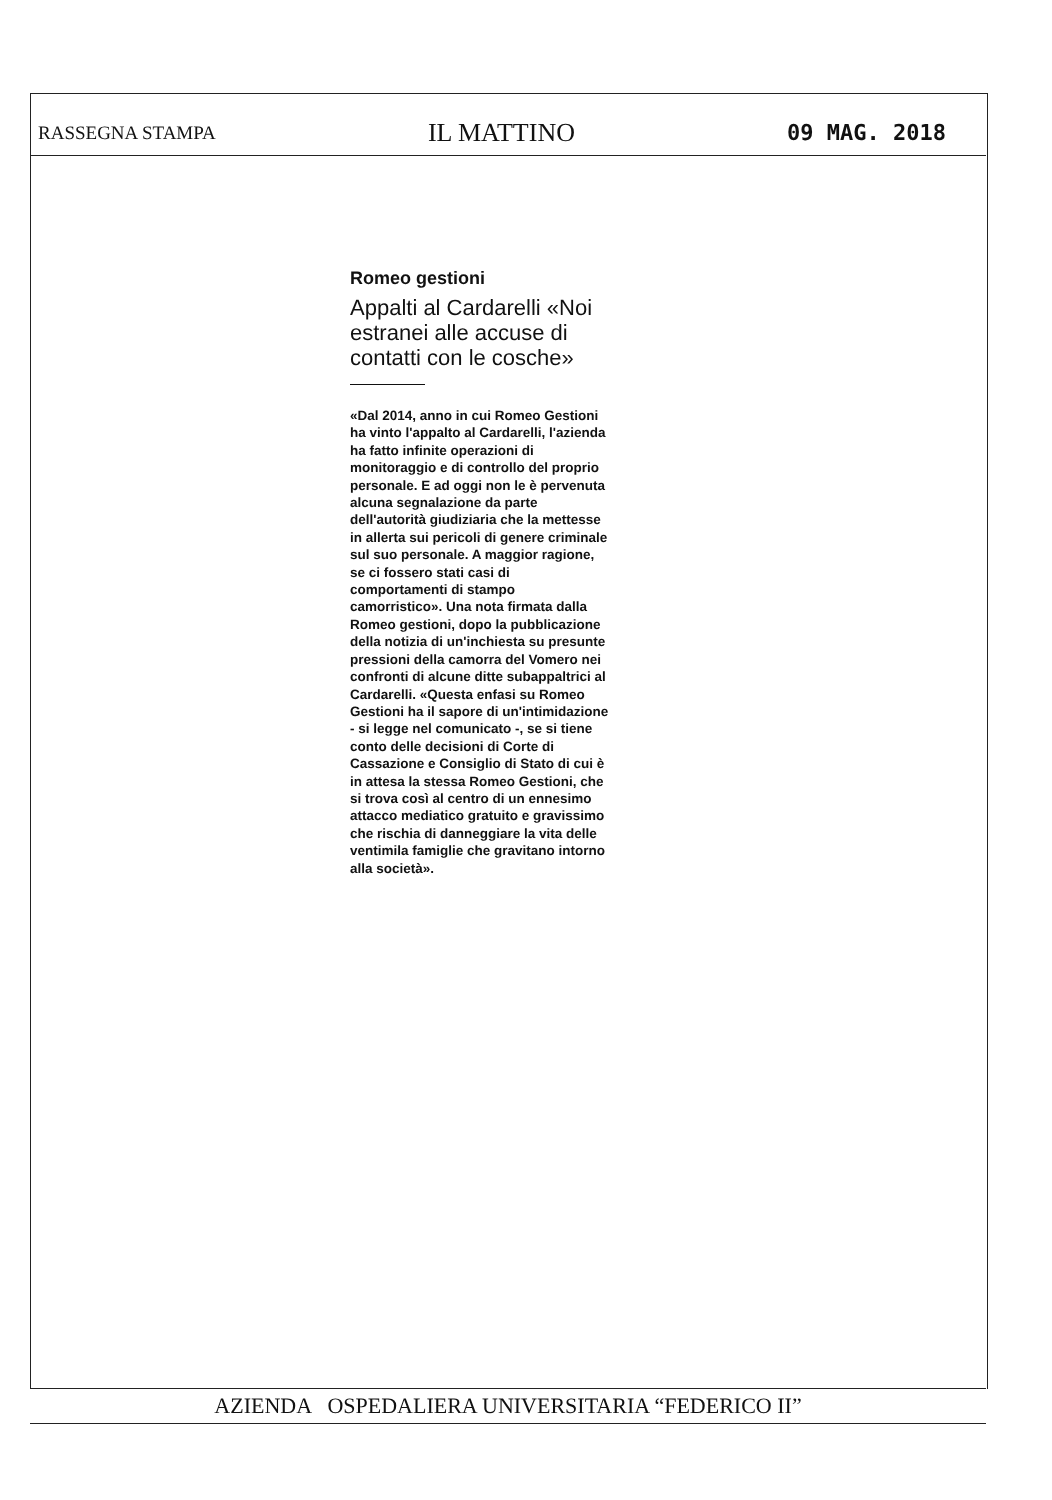RASSEGNA STAMPA IL MATTINO 09 MAG. 2018
Romeo gestioni
Appalti al Cardarelli «Noi estranei alle accuse di contatti con le cosche»
«Dal 2014, anno in cui Romeo Gestioni ha vinto l'appalto al Cardarelli, l'azienda ha fatto infinite operazioni di monitoraggio e di controllo del proprio personale. E ad oggi non le è pervenuta alcuna segnalazione da parte dell'autorità giudiziaria che la mettesse in allerta sui pericoli di genere criminale sul suo personale. A maggior ragione, se ci fossero stati casi di comportamenti di stampo camorristico». Una nota firmata dalla Romeo gestioni, dopo la pubblicazione della notizia di un'inchiesta su presunte pressioni della camorra del Vomero nei confronti di alcune ditte subappaltrici al Cardarelli. «Questa enfasi su Romeo Gestioni ha il sapore di un'intimidazione - si legge nel comunicato -, se si tiene conto delle decisioni di Corte di Cassazione e Consiglio di Stato di cui è in attesa la stessa Romeo Gestioni, che si trova così al centro di un ennesimo attacco mediatico gratuito e gravissimo che rischia di danneggiare la vita delle ventimila famiglie che gravitano intorno alla società».
AZIENDA OSPEDALIERA UNIVERSITARIA “FEDERICO II”